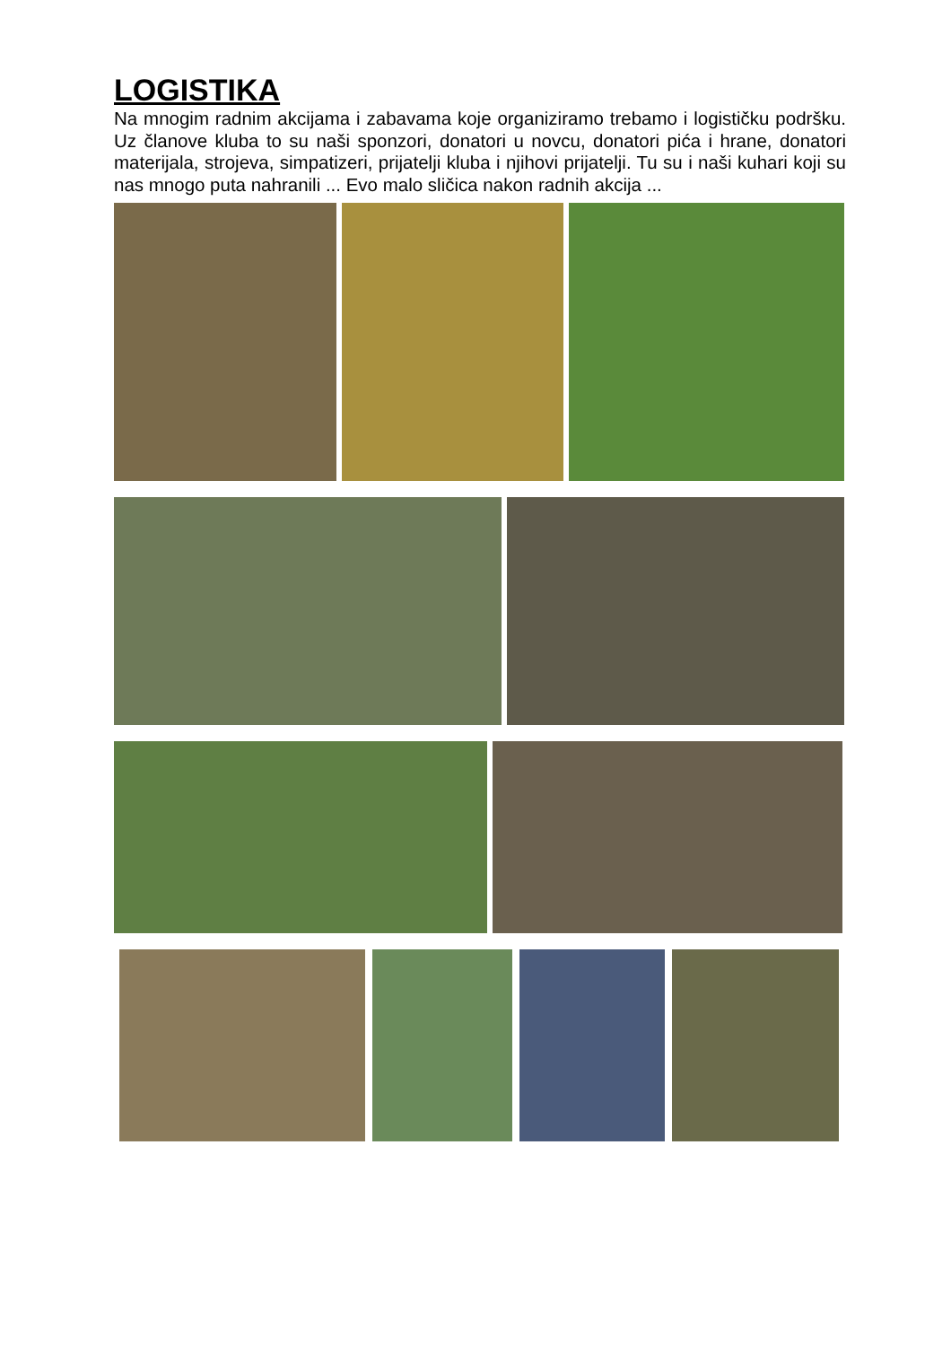LOGISTIKA
Na mnogim radnim akcijama i zabavama koje organiziramo trebamo i logističku podršku. Uz članove kluba to su naši sponzori, donatori u novcu, donatori pića i hrane, donatori materijala, strojeva, simpatizeri, prijatelji kluba i njihovi prijatelji. Tu su i naši kuhari koji su nas mnogo puta nahranili ... Evo malo sličica nakon radnih akcija ...